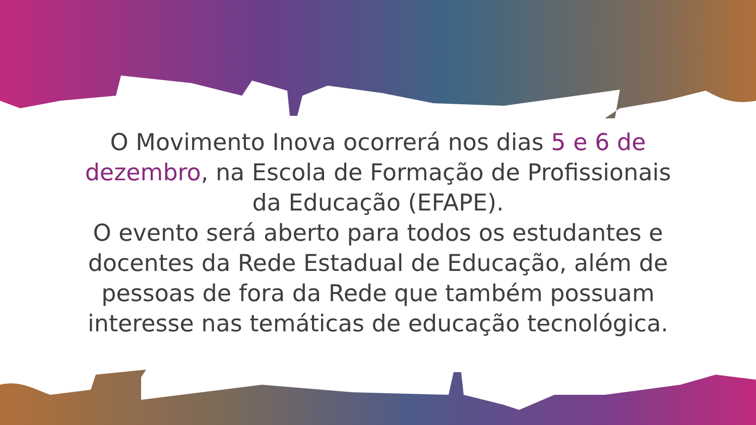O Movimento Inova ocorrerá nos dias 5 e 6 de
dezembro, na Escola de Formação de Profissionais
da Educação (EFAPE).
O evento será aberto para todos os estudantes e
docentes da Rede Estadual de Educação, além de
pessoas de fora da Rede que também possuam
interesse nas temáticas de educação tecnológica.